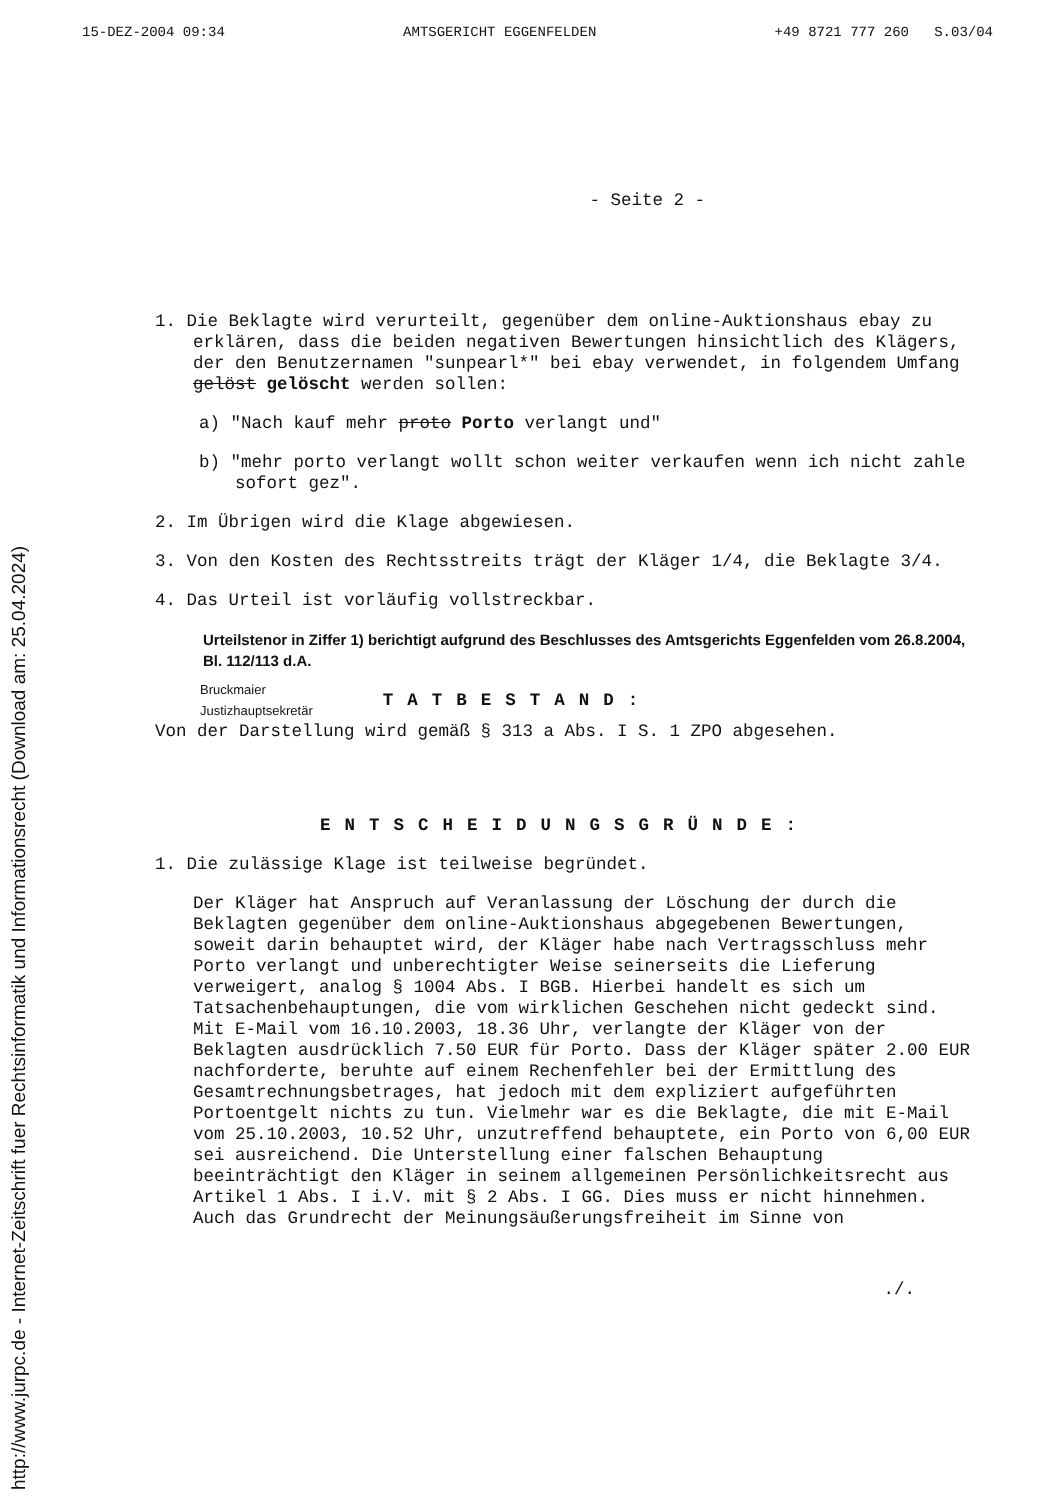http://www.jurpc.de - Internet-Zeitschrift fuer Rechtsinformatik und Informationsrecht (Download am: 25.04.2024)
15-DEZ-2004 09:34 AMTSGERICHT EGGENFELDEN +49 8721 777 260 S.03/04
- Seite 2 -
1. Die Beklagte wird verurteilt, gegenüber dem online-Auktionshaus ebay zu erklären, dass die beiden negativen Bewertungen hinsichtlich des Klägers, der den Benutzernamen "sunpearl*" bei ebay verwendet, in folgendem Umfang gelöst gelöscht werden sollen:
a) "Nach kauf mehr proto Porto verlangt und"
b) "mehr porto verlangt wollt schon weiter verkaufen wenn ich nicht zahle sofort gez".
2. Im Übrigen wird die Klage abgewiesen.
3. Von den Kosten des Rechtsstreits trägt der Kläger 1/4, die Beklagte 3/4.
4. Das Urteil ist vorläufig vollstreckbar.
Urteilstenor in Ziffer 1) berichtigt aufgrund des Beschlusses des Amtsgerichts Eggenfelden vom 26.8.2004, Bl. 112/113 d.A.
Bruckmaier
Justizhauptsekretär
TATBESTAND:
Von der Darstellung wird gemäß § 313 a Abs. I S. 1 ZPO abgesehen.
ENTSCHEIDUNGSGRÜNDE:
1. Die zulässige Klage ist teilweise begründet.
Der Kläger hat Anspruch auf Veranlassung der Löschung der durch die Beklagten gegenüber dem online-Auktionshaus abgegebenen Bewertungen, soweit darin behauptet wird, der Kläger habe nach Vertragsschluss mehr Porto verlangt und unberechtigter Weise seinerseits die Lieferung verweigert, analog § 1004 Abs. I BGB. Hierbei handelt es sich um Tatsachenbehauptungen, die vom wirklichen Geschehen nicht gedeckt sind. Mit E-Mail vom 16.10.2003, 18.36 Uhr, verlangte der Kläger von der Beklagten ausdrücklich 7.50 EUR für Porto. Dass der Kläger später 2.00 EUR nachforderte, beruhte auf einem Rechenfehler bei der Ermittlung des Gesamtrechnungsbetrages, hat jedoch mit dem expliziert aufgeführten Portoentgelt nichts zu tun. Vielmehr war es die Beklagte, die mit E-Mail vom 25.10.2003, 10.52 Uhr, unzutreffend behauptete, ein Porto von 6,00 EUR sei ausreichend. Die Unterstellung einer falschen Behauptung beeinträchtigt den Kläger in seinem allgemeinen Persönlichkeitsrecht aus Artikel 1 Abs. I i.V. mit § 2 Abs. I GG. Dies muss er nicht hinnehmen. Auch das Grundrecht der Meinungsäußerungsfreiheit im Sinne von
./.